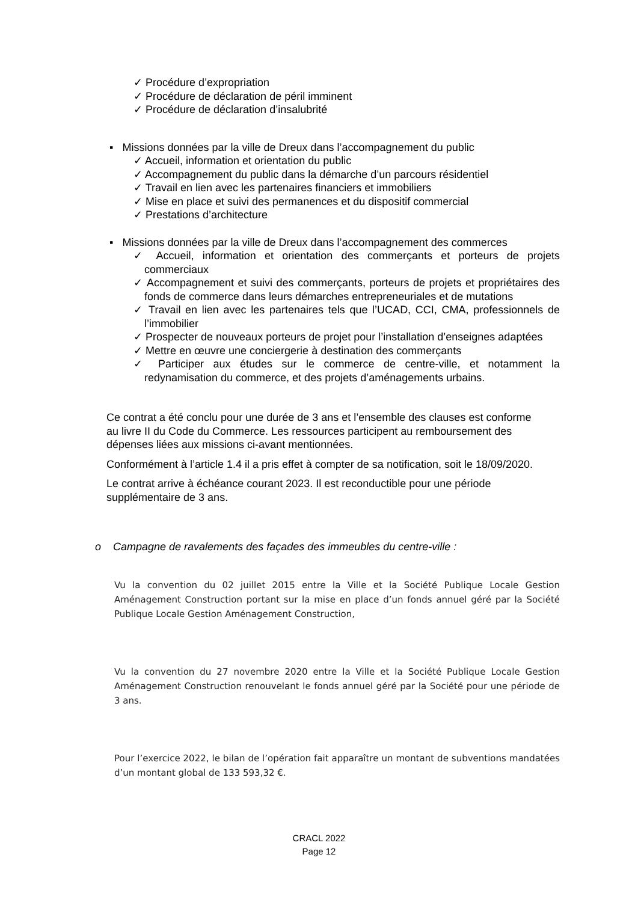✓ Procédure d’expropriation
✓ Procédure de déclaration de péril imminent
✓ Procédure de déclaration d’insalubrité
▪ Missions données par la ville de Dreux dans l’accompagnement du public
✓ Accueil, information et orientation du public
✓ Accompagnement du public dans la démarche d’un parcours résidentiel
✓ Travail en lien avec les partenaires financiers et immobiliers
✓ Mise en place et suivi des permanences et du dispositif commercial
✓ Prestations d’architecture
▪ Missions données par la ville de Dreux dans l’accompagnement des commerces
✓ Accueil, information et orientation des commerçants et porteurs de projets commerciaux
✓ Accompagnement et suivi des commerçants, porteurs de projets et propriétaires des fonds de commerce dans leurs démarches entrepreneuriales et de mutations
✓ Travail en lien avec les partenaires tels que l’UCAD, CCI, CMA, professionnels de l’immobilier
✓ Prospecter de nouveaux porteurs de projet pour l’installation d’enseignes adaptées
✓ Mettre en œuvre une conciergerie à destination des commerçants
✓ Participer aux études sur le commerce de centre-ville, et notamment la redynamisation du commerce, et des projets d’aménagements urbains.
Ce contrat a été conclu pour une durée de 3 ans et l’ensemble des clauses est conforme au livre II du Code du Commerce. Les ressources participent au remboursement des dépenses liées aux missions ci-avant mentionnées.
Conformément à l’article 1.4 il a pris effet à compter de sa notification, soit le 18/09/2020.
Le contrat arrive à échéance courant 2023. Il est reconductible pour une période supplémentaire de 3 ans.
o Campagne de ravalements des façades des immeubles du centre-ville :
Vu la convention du 02 juillet 2015 entre la Ville et la Société Publique Locale Gestion Aménagement Construction portant sur la mise en place d’un fonds annuel géré par la Société Publique Locale Gestion Aménagement Construction,
Vu la convention du 27 novembre 2020 entre la Ville et la Société Publique Locale Gestion Aménagement Construction renouvelant le fonds annuel géré par la Société pour une période de 3 ans.
Pour l’exercice 2022, le bilan de l’opération fait apparaître un montant de subventions mandatées d’un montant global de 133 593,32 €.
CRACL 2022
Page 12